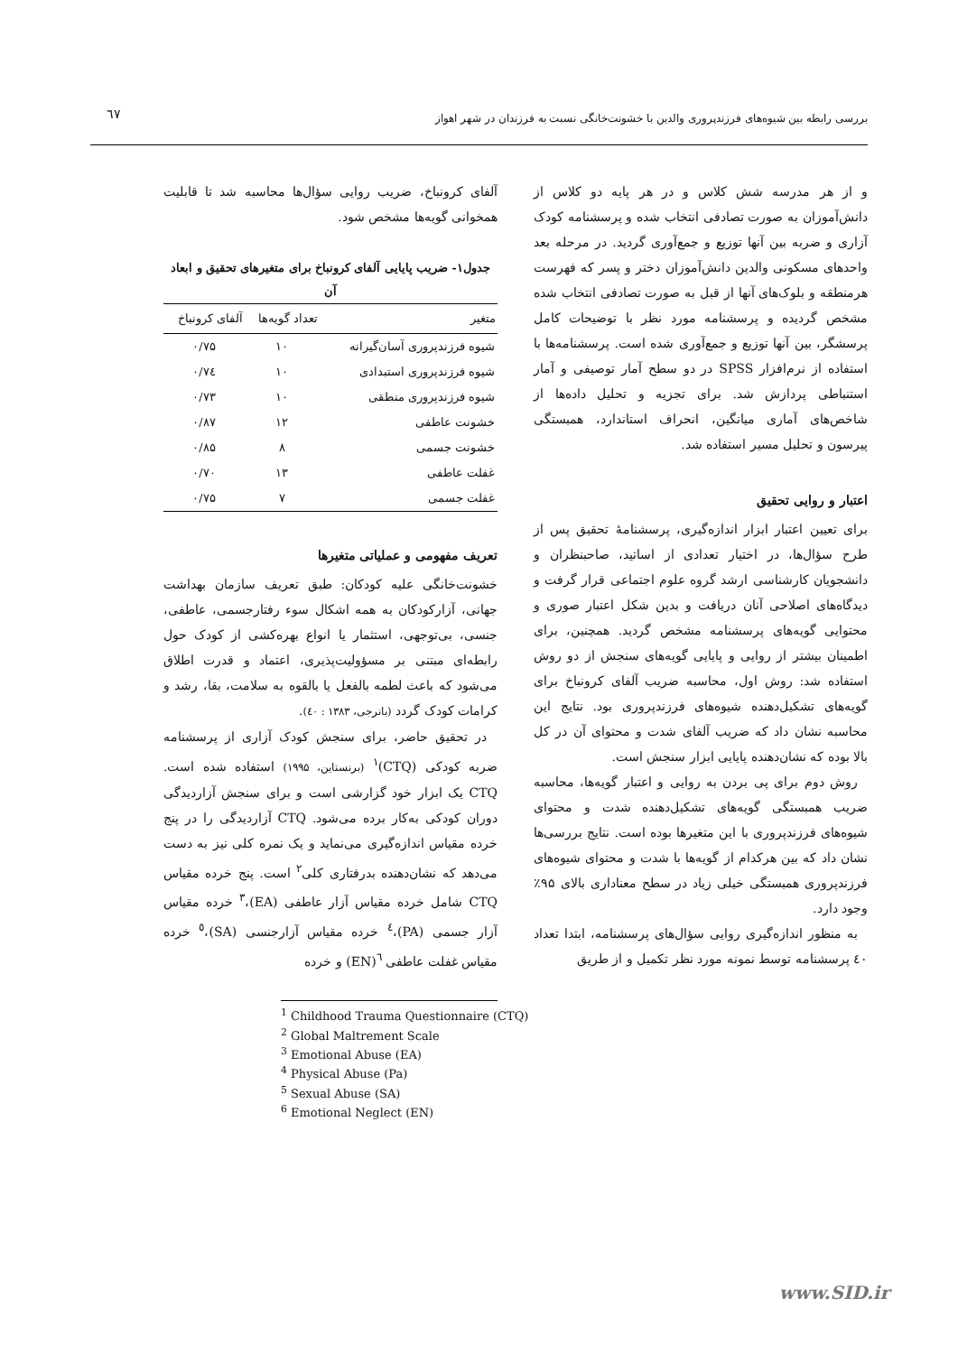٦٧
بررسی رابطه بین شیوه‌های فرزندپروری والدین با خشونت‌خانگی نسبت به فرزندان در شهر اهواز
و از هر مدرسه شش کلاس و در هر پایه دو کلاس از دانش‌آموزان به صورت تصادفی انتخاب شده و پرسشنامه کودک آزاری و ضربه بین آنها توزیع و جمع‌آوری گردید. در مرحله بعد واحدهای مسکونی والدین دانش‌آموزان دختر و پسر که فهرست هرمنطقه و بلوک‌های آنها از قبل به صورت تصادفی انتخاب شده مشخص گردیده و پرسشنامه مورد نظر با توضیحات کامل پرسشگر، بین آنها توزیع و جمع‌آوری شده است. پرسشنامه‌ها با استفاده از نرم‌افزار SPSS در دو سطح آمار توصیفی و آمار استنباطی پردازش شد. برای تجزیه و تحلیل داده‌ها از شاخص‌های آماری میانگین، انحراف استاندارد، همبستگی پیرسون و تحلیل مسیر استفاده شد.
اعتبار و روایی تحقیق
برای تعیین اعتبار ابزار اندازه‌گیری، پرسشنامۀ تحقیق پس از طرح سؤال‌ها، در اختیار تعدادی از اساتید، صاحبنظران و دانشجویان کارشناسی ارشد گروه علوم اجتماعی قرار گرفت و دیدگاه‌های اصلاحی آنان دریافت و بدین شکل اعتبار صوری و محتوایی گویه‌های پرسشنامه مشخص گردید. همچنین، برای اطمینان بیشتر از روایی و پایایی گویه‌های سنجش از دو روش استفاده شد: روش اول، محاسبه ضریب آلفای کرونباخ برای گویه‌های تشکیل‌دهنده شیوه‌های فرزندپروری بود. نتایج این محاسبه نشان داد که ضریب آلفای شدت و محتوای آن در کل بالا بوده که نشان‌دهنده پایایی ابزار سنجش است.
روش دوم برای پی بردن به روایی و اعتبار گویه‌ها، محاسبه ضریب همبستگی گویه‌های تشکیل‌دهنده شدت و محتوای شیوه‌های فرزندپروری با این متغیرها بوده است. نتایج بررسی‌ها نشان داد که بین هرکدام از گویه‌ها با شدت و محتوای شیوه‌های فرزندپروری همبستگی خیلی زیاد در سطح معناداری بالای ۹۵٪ وجود دارد.
به منظور اندازه‌گیری روایی سؤال‌های پرسشنامه، ابتدا تعداد ٤٠ پرسشنامه توسط نمونه مورد نظر تکمیل و از طریق
آلفای کرونباخ، ضریب روایی سؤال‌ها محاسبه شد تا قابلیت همخوانی گویه‌ها مشخص شود.
جدول۱- ضریب پایایی آلفای کرونباخ برای متغیرهای تحقیق و ابعاد آن
| متغیر | تعداد گویه‌ها | آلفای کرونباخ |
| --- | --- | --- |
| شیوه فرزندپروری آسان‌گیرانه | ۱۰ | ۰/۷۵ |
| شیوه فرزندپروری استبدادی | ۱۰ | ۰/۷٤ |
| شیوه فرزندپروری منطقی | ۱۰ | ۰/۷۳ |
| خشونت عاطفی | ۱۲ | ۰/۸۷ |
| خشونت جسمی | ۸ | ۰/۸۵ |
| غفلت عاطفی | ۱۳ | ۰/۷۰ |
| غفلت جسمی | ۷ | ۰/۷۵ |
تعریف مفهومی و عملیاتی متغیرها
خشونت‌خانگی علیه کودکان: طبق تعریف سازمان بهداشت جهانی، آزارکودکان به همه اشکال سوء رفتارجسمی، عاطفی، جنسی، بی‌توجهی، استثمار یا انواع بهره‌کشی از کودک حول رابطه‌ای مبتنی بر مسؤولیت‌پذیری، اعتماد و قدرت اطلاق می‌شود که باعث لطمه بالفعل یا بالقوه به سلامت، بقا، رشد و کرامات کودک گردد (بانرجی، ۱۳۸۳ : ٤٠).
در تحقیق حاضر، برای سنجش کودک آزاری از پرسشنامه ضربه کودکی (CTQ)<sup>۱</sup> (برنستاین، ۱۹۹۵) استفاده شده است. CTQ یک ابزار خود گزارشی است و برای سنجش آزاردیدگی دوران کودکی به‌کار برده می‌شود. CTQ آزاردیدگی را در پنج خرده مقیاس اندازه‌گیری می‌نماید و یک نمره کلی نیز به دست می‌دهد که نشان‌دهنده بدرفتاری کلی<sup>۲</sup> است. پنج خرده مقیاس CTQ شامل خرده مقیاس آزار عاطفی (EA)،<sup>۳</sup> خرده مقیاس آزار جسمی (PA)،<sup>٤</sup> خرده مقیاس آزارجنسی (SA)،<sup>٥</sup> خرده مقیاس غفلت عاطفی <sup>٦</sup>(EN) و خرده
<sup>1</sup> Childhood Trauma Questionnaire (CTQ)
<sup>2</sup> Global Maltrement Scale
<sup>3</sup> Emotional Abuse (EA)
<sup>4</sup> Physical Abuse (Pa)
<sup>5</sup> Sexual Abuse (SA)
<sup>6</sup> Emotional Neglect (EN)
www.SID.ir